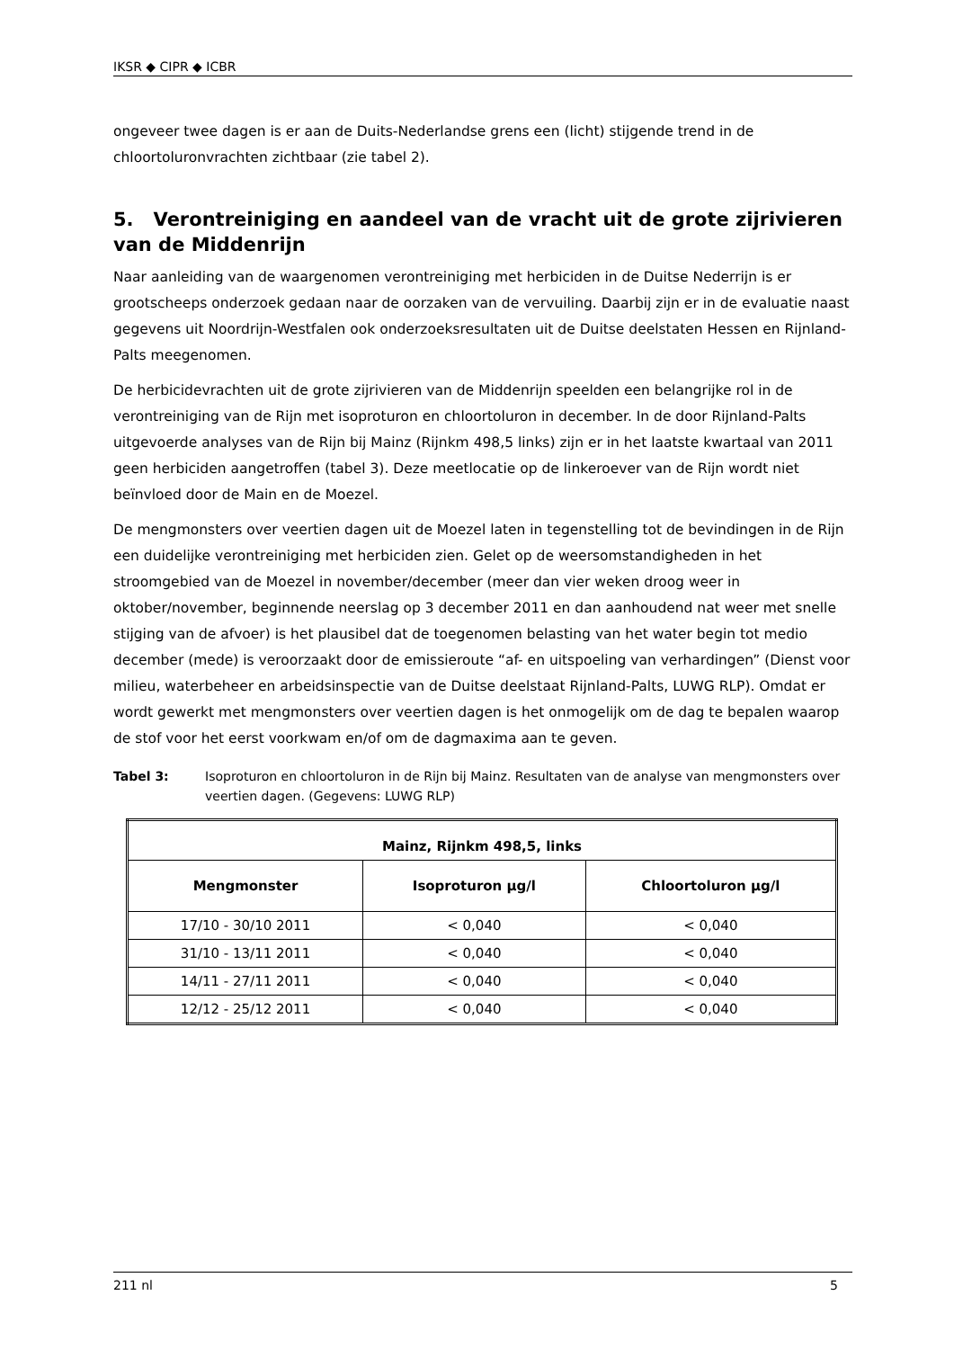IKSR ◆ CIPR ◆ ICBR
ongeveer twee dagen is er aan de Duits-Nederlandse grens een (licht) stijgende trend in de chloortoluronvrachten zichtbaar (zie tabel 2).
5. Verontreiniging en aandeel van de vracht uit de grote zijrivieren van de Middenrijn
Naar aanleiding van de waargenomen verontreiniging met herbiciden in de Duitse Nederrijn is er grootscheeps onderzoek gedaan naar de oorzaken van de vervuiling. Daarbij zijn er in de evaluatie naast gegevens uit Noordrijn-Westfalen ook onderzoeksresultaten uit de Duitse deelstaten Hessen en Rijnland-Palts meegenomen.
De herbicidevrachten uit de grote zijrivieren van de Middenrijn speelden een belangrijke rol in de verontreiniging van de Rijn met isoproturon en chloortoluron in december. In de door Rijnland-Palts uitgevoerde analyses van de Rijn bij Mainz (Rijnkm 498,5 links) zijn er in het laatste kwartaal van 2011 geen herbiciden aangetroffen (tabel 3). Deze meetlocatie op de linkeroever van de Rijn wordt niet beïnvloed door de Main en de Moezel.
De mengmonsters over veertien dagen uit de Moezel laten in tegenstelling tot de bevindingen in de Rijn een duidelijke verontreiniging met herbiciden zien. Gelet op de weersomstandigheden in het stroomgebied van de Moezel in november/december (meer dan vier weken droog weer in oktober/november, beginnende neerslag op 3 december 2011 en dan aanhoudend nat weer met snelle stijging van de afvoer) is het plausibel dat de toegenomen belasting van het water begin tot medio december (mede) is veroorzaakt door de emissieroute “af- en uitspoeling van verhardingen” (Dienst voor milieu, waterbeheer en arbeidsinspectie van de Duitse deelstaat Rijnland-Palts, LUWG RLP). Omdat er wordt gewerkt met mengmonsters over veertien dagen is het onmogelijk om de dag te bepalen waarop de stof voor het eerst voorkwam en/of om de dagmaxima aan te geven.
Tabel 3: Isoproturon en chloortoluron in de Rijn bij Mainz. Resultaten van de analyse van mengmonsters over veertien dagen. (Gegevens: LUWG RLP)
| Mainz, Rijnkm 498,5, links | | |
| --- | --- | --- |
| Mengmonster | Isoproturon µg/l | Chloortoluron µg/l |
| 17/10 - 30/10 2011 | < 0,040 | < 0,040 |
| 31/10 - 13/11 2011 | < 0,040 | < 0,040 |
| 14/11 - 27/11 2011 | < 0,040 | < 0,040 |
| 12/12 - 25/12 2011 | < 0,040 | < 0,040 |
211 nl 5